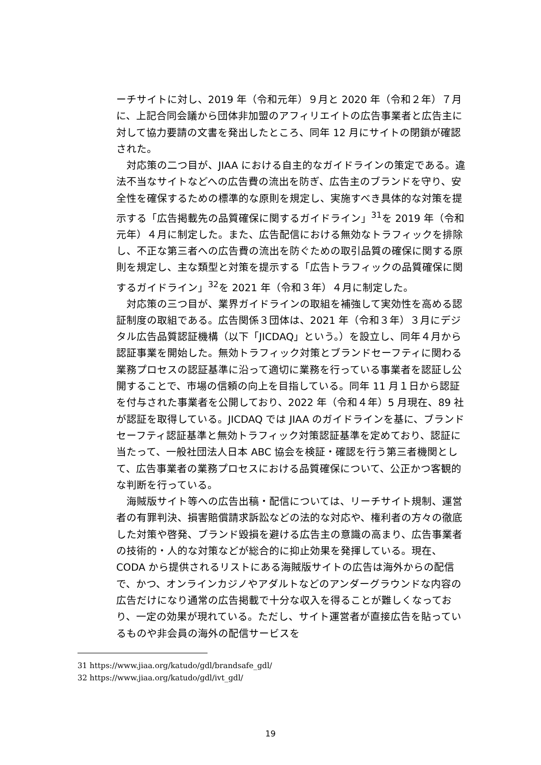ーチサイトに対し、2019 年（令和元年）９月と 2020 年（令和２年）７月に、上記合同会議から団体非加盟のアフィリエイトの広告事業者と広告主に対して協力要請の文書を発出したところ、同年 12 月にサイトの閉鎖が確認された。
対応策の二つ目が、JIAA における自主的なガイドラインの策定である。違法不当なサイトなどへの広告費の流出を防ぎ、広告主のブランドを守り、安全性を確保するための標準的な原則を規定し、実施すべき具体的な対策を提示する「広告掲載先の品質確保に関するガイドライン」<sup>31</sup>を 2019 年（令和元年）４月に制定した。また、広告配信における無効なトラフィックを排除し、不正な第三者への広告費の流出を防ぐための取引品質の確保に関する原則を規定し、主な類型と対策を提示する「広告トラフィックの品質確保に関するガイドライン」<sup>32</sup>を 2021 年（令和３年）４月に制定した。
対応策の三つ目が、業界ガイドラインの取組を補強して実効性を高める認証制度の取組である。広告関係３団体は、2021 年（令和３年）３月にデジタル広告品質認証機構（以下「JICDAQ」という。）を設立し、同年４月から認証事業を開始した。無効トラフィック対策とブランドセーフティに関わる業務プロセスの認証基準に沿って適切に業務を行っている事業者を認証し公開することで、市場の信頼の向上を目指している。同年 11 月１日から認証を付与された事業者を公開しており、2022 年（令和４年）5 月現在、89 社が認証を取得している。JICDAQ では JIAA のガイドラインを基に、ブランドセーフティ認証基準と無効トラフィック対策認証基準を定めており、認証に当たって、一般社団法人日本 ABC 協会を検証・確認を行う第三者機関として、広告事業者の業務プロセスにおける品質確保について、公正かつ客観的な判断を行っている。
海賊版サイト等への広告出稿・配信については、リーチサイト規制、運営者の有罪判決、損害賠償請求訴訟などの法的な対応や、権利者の方々の徹底した対策や啓発、ブランド毀損を避ける広告主の意識の高まり、広告事業者の技術的・人的な対策などが総合的に抑止効果を発揮している。現在、CODA から提供されるリストにある海賊版サイトの広告は海外からの配信で、かつ、オンラインカジノやアダルトなどのアンダーグラウンドな内容の広告だけになり通常の広告掲載で十分な収入を得ることが難しくなっており、一定の効果が現れている。ただし、サイト運営者が直接広告を貼っているものや非会員の海外の配信サービスを
31 https://www.jiaa.org/katudo/gdl/brandsafe_gdl/
32 https://www.jiaa.org/katudo/gdl/ivt_gdl/
19